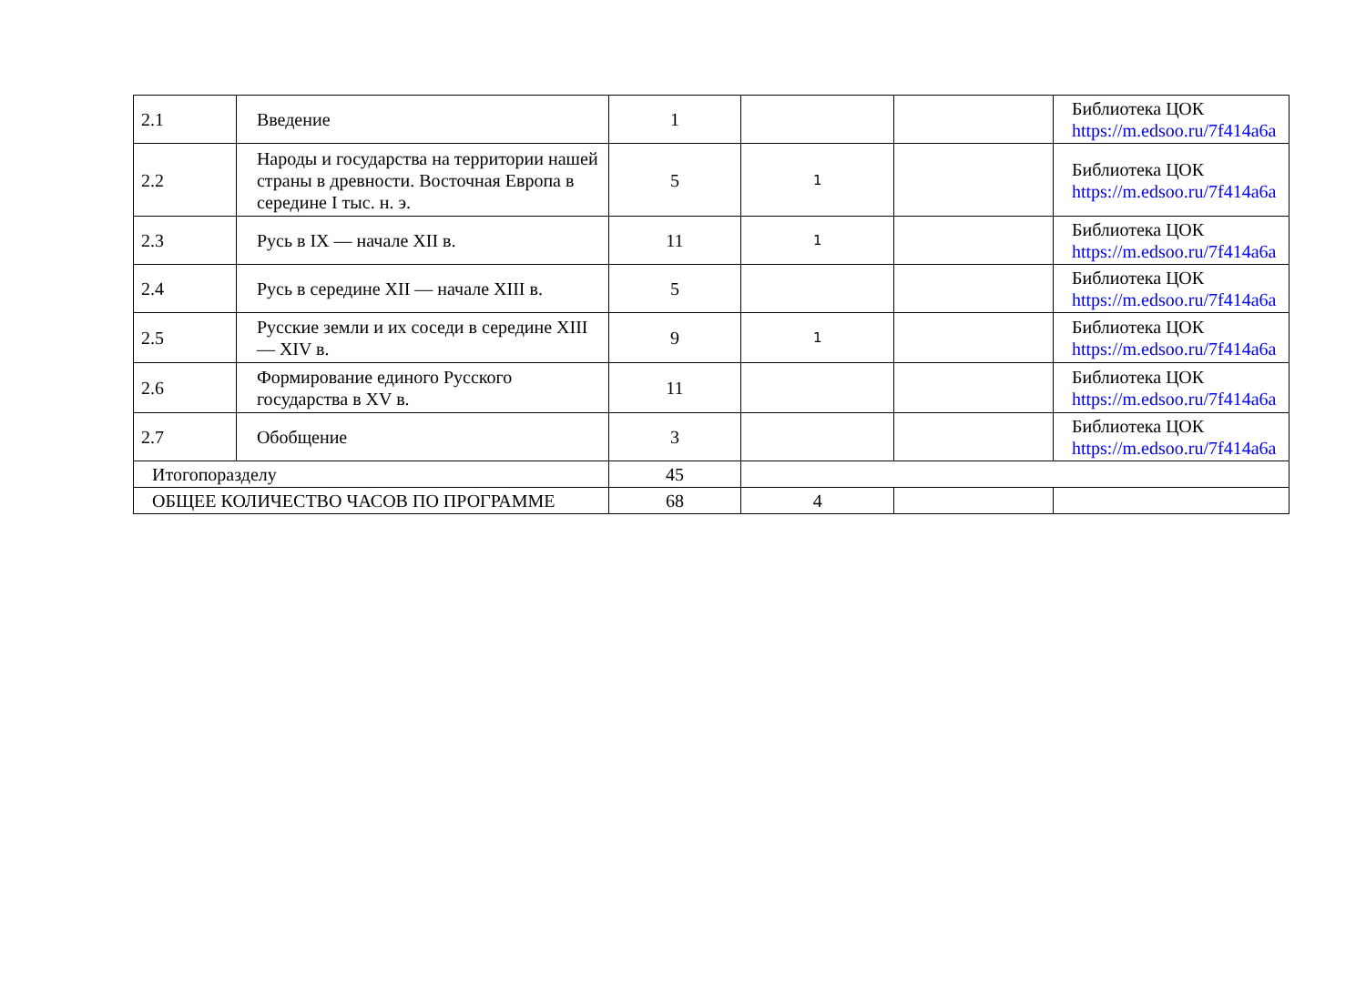| 2.1 | Введение | 1 | | | Библиотека ЦОК https://m.edsoo.ru/7f414a6a |
| 2.2 | Народы и государства на территории нашей страны в древности. Восточная Европа в середине I тыс. н. э. | 5 | 1 | | Библиотека ЦОК https://m.edsoo.ru/7f414a6a |
| 2.3 | Русь в IX — начале XII в. | 11 | 1 | | Библиотека ЦОК https://m.edsoo.ru/7f414a6a |
| 2.4 | Русь в середине XII — начале XIII в. | 5 | | | Библиотека ЦОК https://m.edsoo.ru/7f414a6a |
| 2.5 | Русские земли и их соседи в середине XIII — XIV в. | 9 | 1 | | Библиотека ЦОК https://m.edsoo.ru/7f414a6a |
| 2.6 | Формирование единого Русского государства в XV в. | 11 | | | Библиотека ЦОК https://m.edsoo.ru/7f414a6a |
| 2.7 | Обобщение | 3 | | | Библиотека ЦОК https://m.edsoo.ru/7f414a6a |
| Итогопоразделу | | 45 | | | |
| ОБЩЕЕ КОЛИЧЕСТВО ЧАСОВ ПО ПРОГРАММЕ | | 68 | 4 | | |